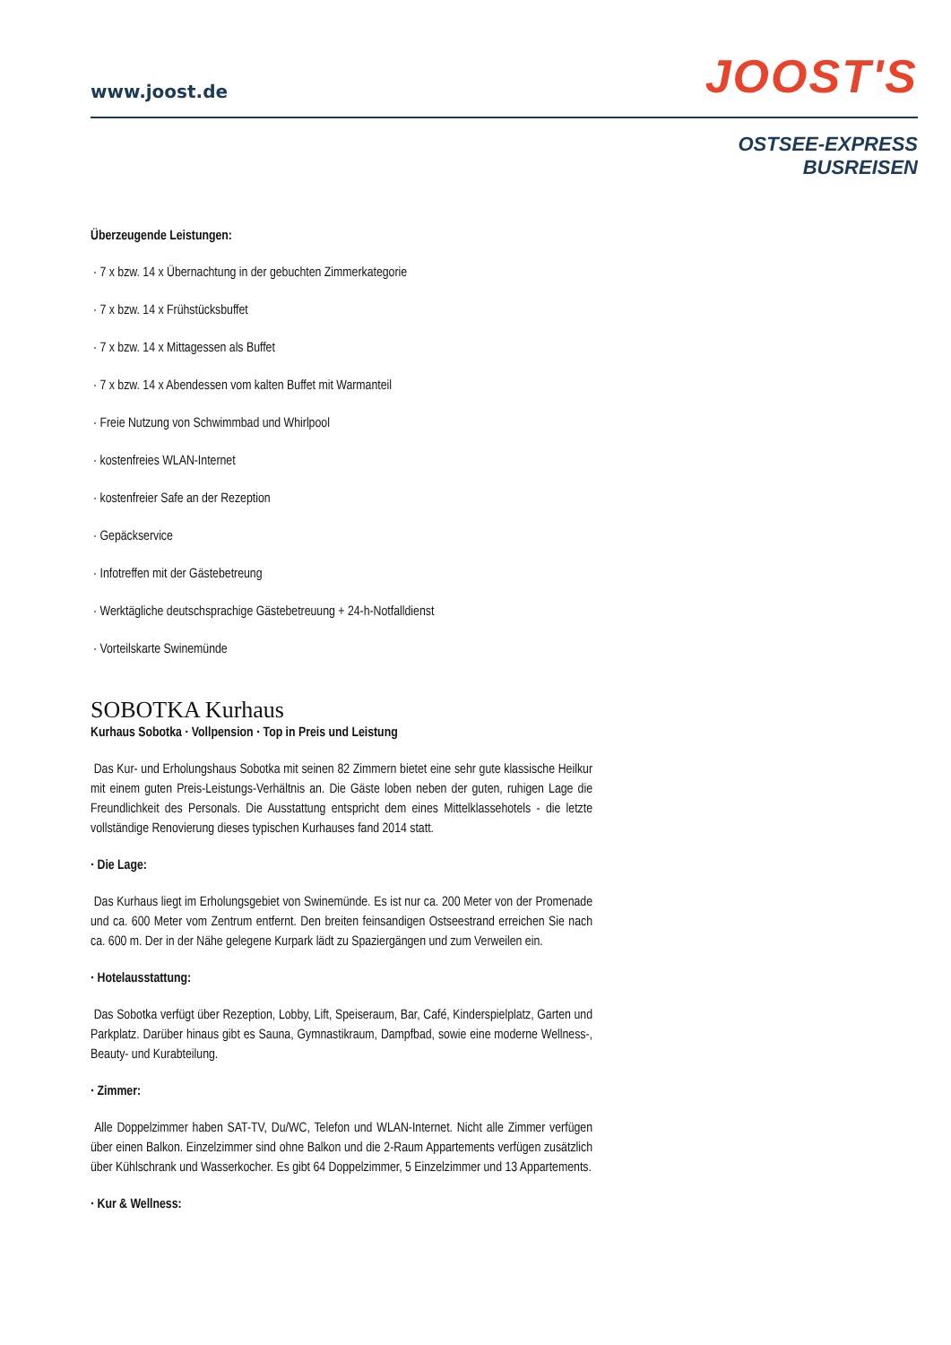www.joost.de JOOST'S
OSTSEE-EXPRESS
BUSREISEN
Überzeugende Leistungen:
· 7 x bzw. 14 x Übernachtung in der gebuchten Zimmerkategorie
· 7 x bzw. 14 x Frühstücksbuffet
· 7 x bzw. 14 x Mittagessen als Buffet
· 7 x bzw. 14 x Abendessen vom kalten Buffet mit Warmanteil
· Freie Nutzung von Schwimmbad und Whirlpool
· kostenfreies WLAN-Internet
· kostenfreier Safe an der Rezeption
· Gepäckservice
· Infotreffen mit der Gästebetreung
· Werktägliche deutschsprachige Gästebetreuung + 24-h-Notfalldienst
· Vorteilskarte Swinemünde
SOBOTKA Kurhaus
Kurhaus Sobotka · Vollpension · Top in Preis und Leistung
Das Kur- und Erholungshaus Sobotka mit seinen 82 Zimmern bietet eine sehr gute klassische Heilkur mit einem guten Preis-Leistungs-Verhältnis an. Die Gäste loben neben der guten, ruhigen Lage die Freundlichkeit des Personals. Die Ausstattung entspricht dem eines Mittelklassehotels - die letzte vollständige Renovierung dieses typischen Kurhauses fand 2014 statt.
· Die Lage:
Das Kurhaus liegt im Erholungsgebiet von Swinemünde. Es ist nur ca. 200 Meter von der Promenade und ca. 600 Meter vom Zentrum entfernt. Den breiten feinsandigen Ostseestrand erreichen Sie nach ca. 600 m. Der in der Nähe gelegene Kurpark lädt zu Spaziergängen und zum Verweilen ein.
· Hotelausstattung:
Das Sobotka verfügt über Rezeption, Lobby, Lift, Speiseraum, Bar, Café, Kinderspielplatz, Garten und Parkplatz. Darüber hinaus gibt es Sauna, Gymnastikraum, Dampfbad, sowie eine moderne Wellness-, Beauty- und Kurabteilung.
· Zimmer:
Alle Doppelzimmer haben SAT-TV, Du/WC, Telefon und WLAN-Internet. Nicht alle Zimmer verfügen über einen Balkon. Einzelzimmer sind ohne Balkon und die 2-Raum Appartements verfügen zusätzlich über Kühlschrank und Wasserkocher. Es gibt 64 Doppelzimmer, 5 Einzelzimmer und 13 Appartements.
· Kur & Wellness: